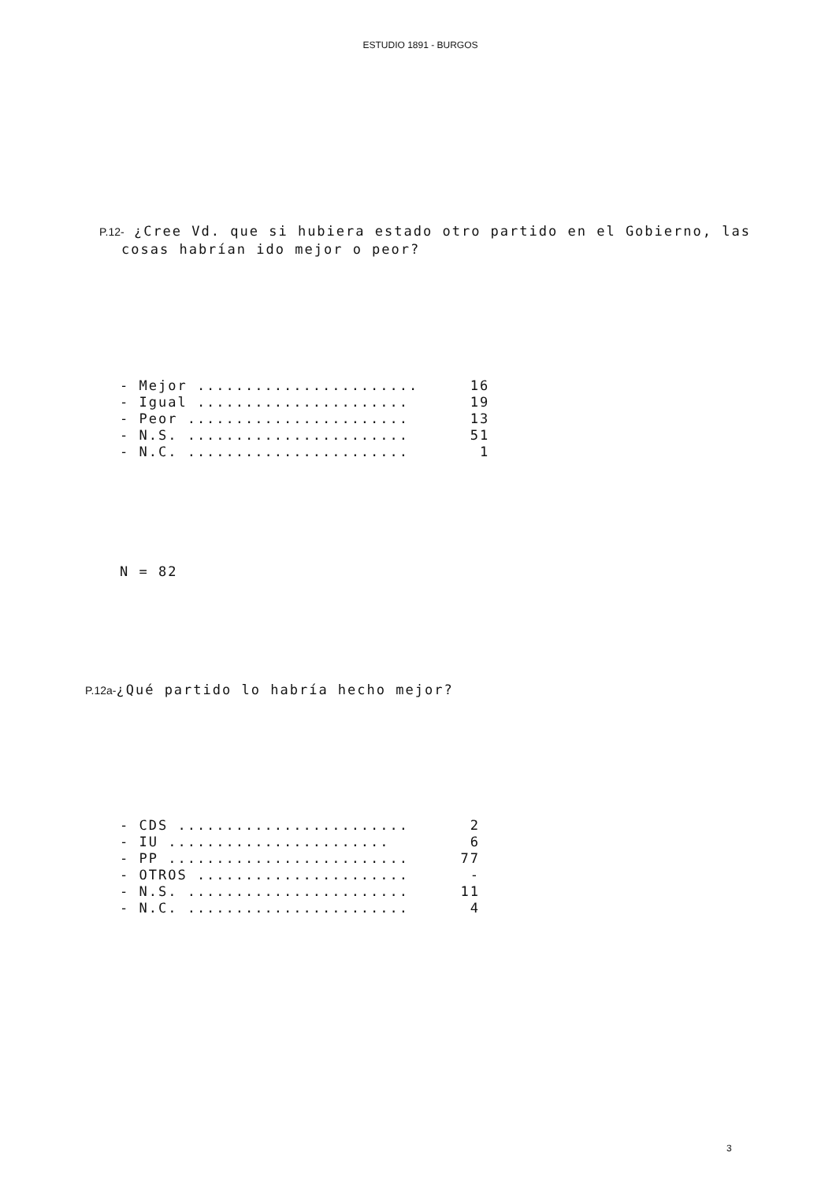ESTUDIO 1891 - BURGOS
P.12- ¿Cree Vd. que si hubiera estado otro partido en el Gobierno, las
cosas habrían ido mejor o peor?
| - Mejor ....................... | 16 |
| - Igual ...................... | 19 |
| - Peor ....................... | 13 |
| - N.S. ....................... | 51 |
| - N.C. ....................... | 1 |
N = 82
P.12a-¿Qué partido lo habría hecho mejor?
| - CDS ........................ | 2 |
| - IU ....................... | 6 |
| - PP ......................... | 77 |
| - OTROS ...................... | - |
| - N.S. ....................... | 11 |
| - N.C. ....................... | 4 |
3